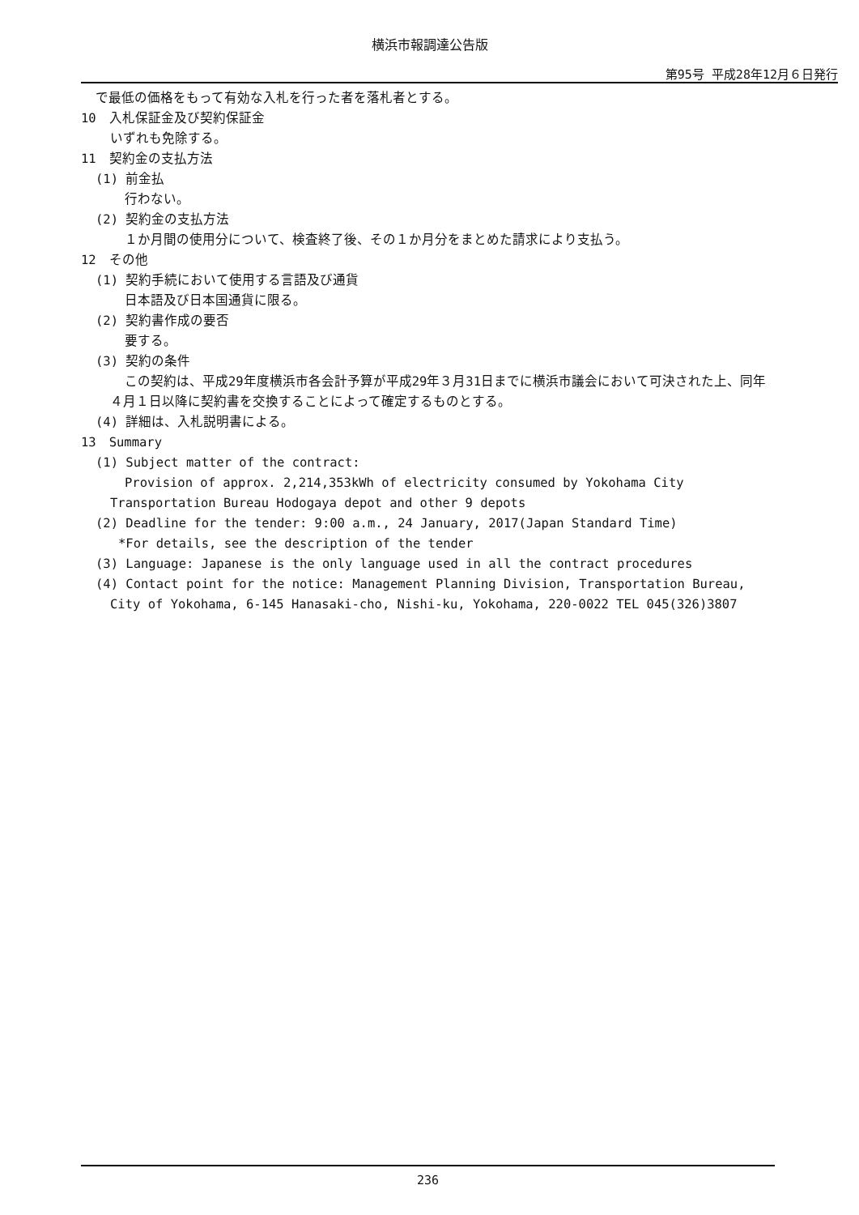横浜市報調達公告版
第95号 平成28年12月６日発行　
で最低の価格をもって有効な入札を行った者を落札者とする。
10　入札保証金及び契約保証金
いずれも免除する。
11　契約金の支払方法
(1) 前金払
行わない。
(2) 契約金の支払方法
１か月間の使用分について、検査終了後、その１か月分をまとめた請求により支払う。
12　その他
(1) 契約手続において使用する言語及び通貨
日本語及び日本国通貨に限る。
(2) 契約書作成の要否
要する。
(3) 契約の条件
この契約は、平成29年度横浜市各会計予算が平成29年３月31日までに横浜市議会において可決された上、同年４月１日以降に契約書を交換することによって確定するものとする。
(4) 詳細は、入札説明書による。
13　Summary
(1) Subject matter of the contract:
Provision of approx. 2,214,353kWh of electricity consumed by Yokohama City Transportation Bureau Hodogaya depot and other 9 depots
(2) Deadline for the tender: 9:00 a.m., 24 January, 2017(Japan Standard Time)
*For details, see the description of the tender
(3) Language: Japanese is the only language used in all the contract procedures
(4) Contact point for the notice: Management Planning Division, Transportation Bureau, City of Yokohama, 6-145 Hanasaki-cho, Nishi-ku, Yokohama, 220-0022 TEL 045(326)3807
236